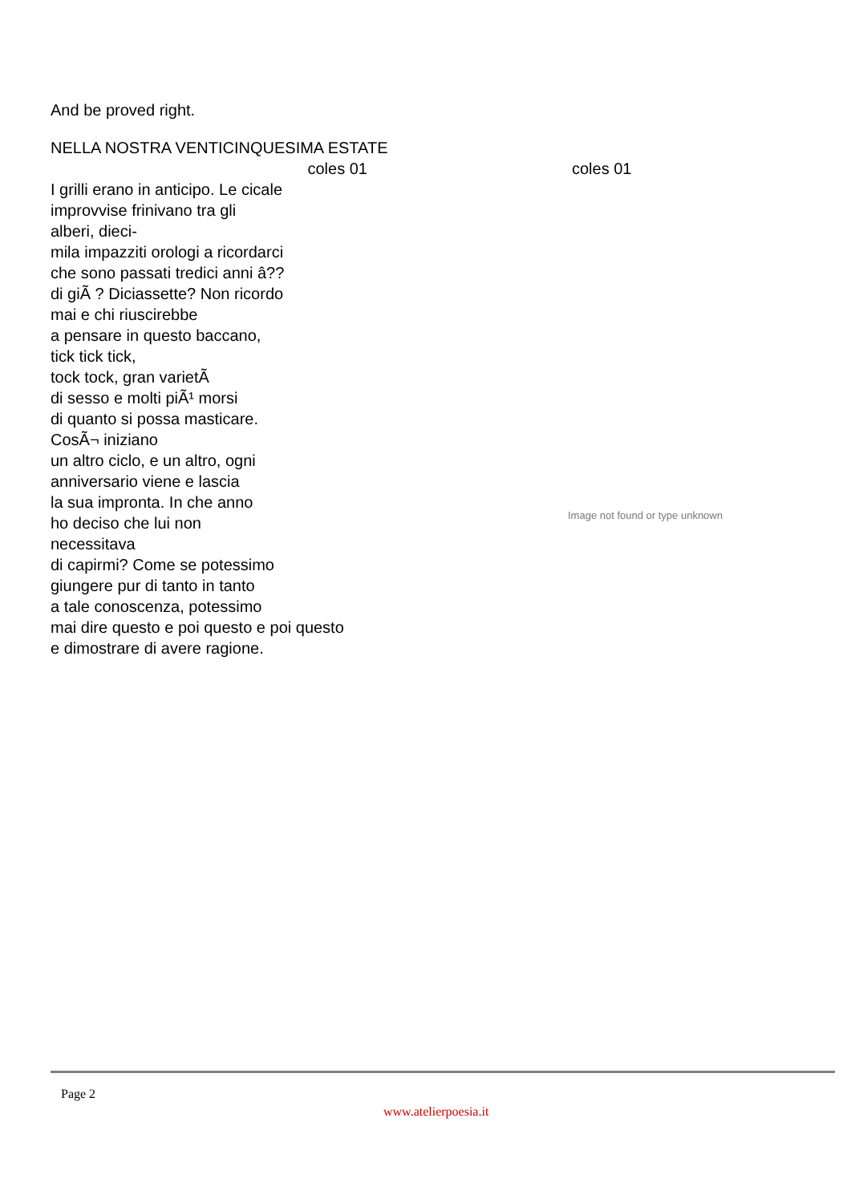And be proved right.
NELLA NOSTRA VENTICINQUESIMA ESTATE
coles 01 coles 01
I grilli erano in anticipo. Le cicale
improvvise frinivano tra gli
alberi, dieci-
mila impazziti orologi a ricordarci
che sono passati tredici anni â??
di giÃ ? Diciassette? Non ricordo
mai e chi riuscirebbe
a pensare in questo baccano,
tick tick tick,
tock tock, gran varietÃ
di sesso e molti piÃ¹ morsi
di quanto si possa masticare.
CosÃ¬ iniziano
un altro ciclo, e un altro, ogni
anniversario viene e lascia
la sua impronta. In che anno
ho deciso che lui non
necessitava
di capirmi? Come se potessimo
giungere pur di tanto in tanto
a tale conoscenza, potessimo
mai dire questo e poi questo e poi questo
e dimostrare di avere ragione.
Image not found or type unknown
Page 2
www.atelierpoesia.it